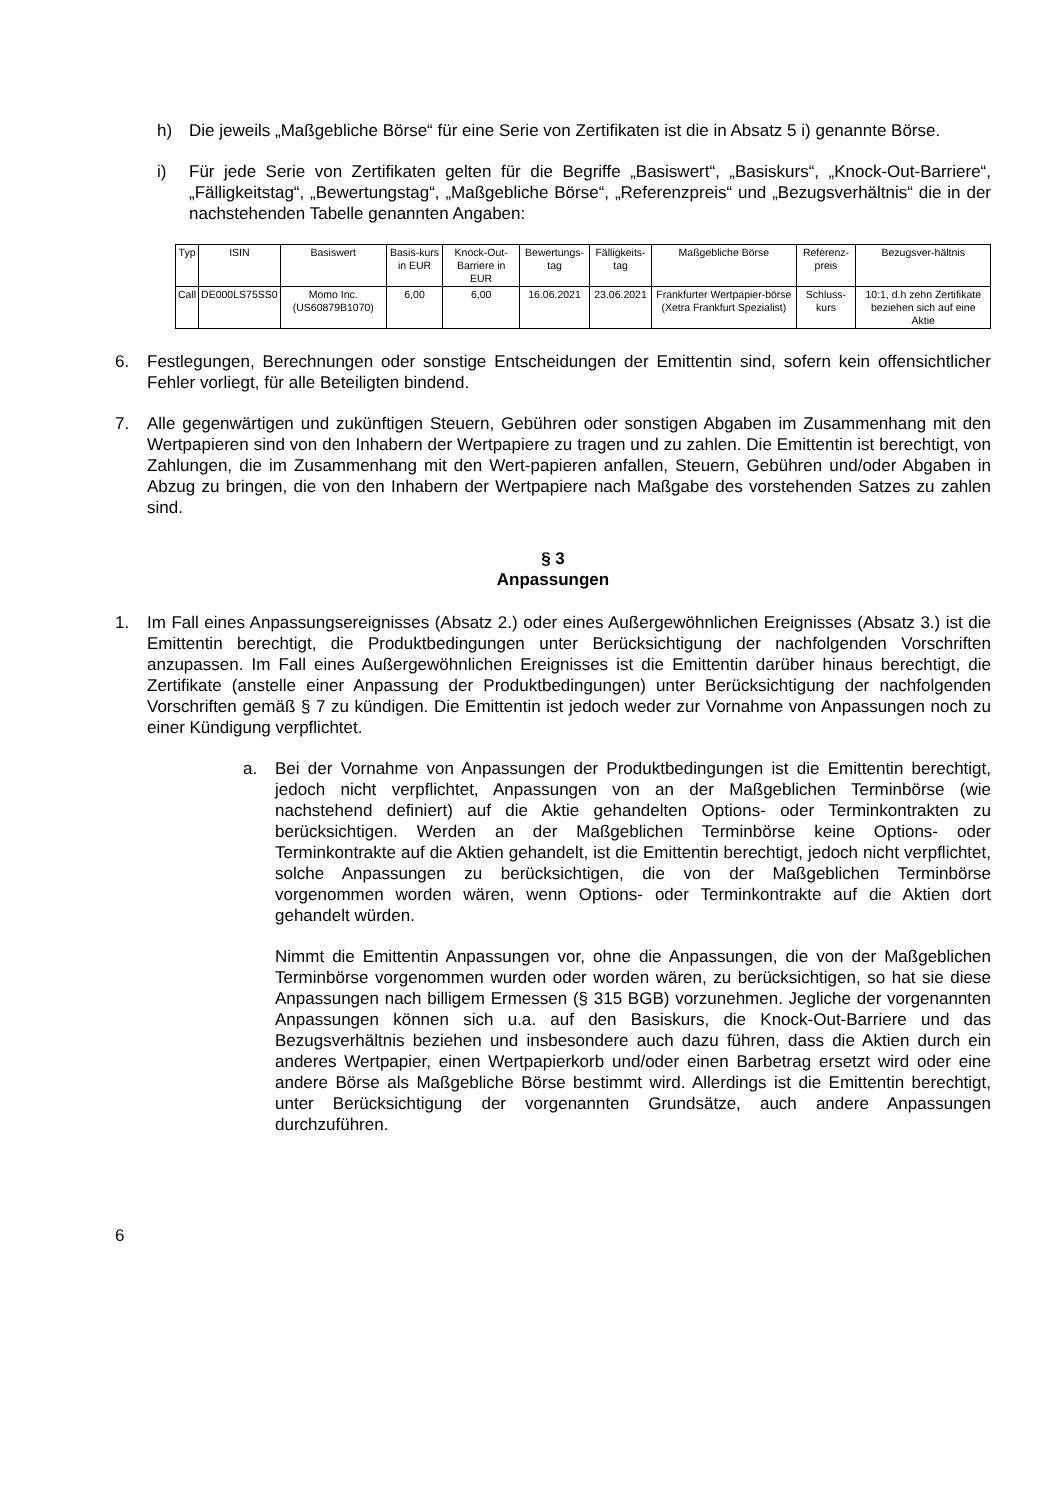h) Die jeweils „Maßgebliche Börse“ für eine Serie von Zertifikaten ist die in Absatz 5 i) genannte Börse.
i) Für jede Serie von Zertifikaten gelten für die Begriffe „Basiswert“, „Basiskurs“, „Knock-Out-Barriere“, „Fälligkeitstag“, „Bewertungstag“, „Maßgebliche Börse“, „Referenzpreis“ und „Bezugsverhältnis“ die in der nachstehenden Tabelle genannten Angaben:
| Typ | ISIN | Basiswert | Basis-kurs in EUR | Knock-Out-Barriere in EUR | Bewertungs-tag | Fälligkeits-tag | Maßgebliche Börse | Referenz-preis | Bezugsver-hältnis |
| --- | --- | --- | --- | --- | --- | --- | --- | --- | --- |
| Call | DE000LS75SS0 | Momo Inc. (US60879B1070) | 6,00 | 6,00 | 16.06.2021 | 23.06.2021 | Frankfurter Wertpapier-börse (Xetra Frankfurt Spezialist) | Schluss-kurs | 10:1, d.h zehn Zertifikate beziehen sich auf eine Aktie |
6. Festlegungen, Berechnungen oder sonstige Entscheidungen der Emittentin sind, sofern kein offensichtlicher Fehler vorliegt, für alle Beteiligten bindend.
7. Alle gegenwärtigen und zukünftigen Steuern, Gebühren oder sonstigen Abgaben im Zusammenhang mit den Wertpapieren sind von den Inhabern der Wertpapiere zu tragen und zu zahlen. Die Emittentin ist berechtigt, von Zahlungen, die im Zusammenhang mit den Wert-papieren anfallen, Steuern, Gebühren und/oder Abgaben in Abzug zu bringen, die von den Inhabern der Wertpapiere nach Maßgabe des vorstehenden Satzes zu zahlen sind.
§ 3
Anpassungen
1. Im Fall eines Anpassungsereignisses (Absatz 2.) oder eines Außergewöhnlichen Ereignisses (Absatz 3.) ist die Emittentin berechtigt, die Produktbedingungen unter Berücksichtigung der nachfolgenden Vorschriften anzupassen. Im Fall eines Außergewöhnlichen Ereignisses ist die Emittentin darüber hinaus berechtigt, die Zertifikate (anstelle einer Anpassung der Produktbedingungen) unter Berücksichtigung der nachfolgenden Vorschriften gemäß § 7 zu kündigen. Die Emittentin ist jedoch weder zur Vornahme von Anpassungen noch zu einer Kündigung verpflichtet.
a. Bei der Vornahme von Anpassungen der Produktbedingungen ist die Emittentin berechtigt, jedoch nicht verpflichtet, Anpassungen von an der Maßgeblichen Terminbörse (wie nachstehend definiert) auf die Aktie gehandelten Options- oder Terminkontrakten zu berücksichtigen. Werden an der Maßgeblichen Terminbörse keine Options- oder Terminkontrakte auf die Aktien gehandelt, ist die Emittentin berechtigt, jedoch nicht verpflichtet, solche Anpassungen zu berücksichtigen, die von der Maßgeblichen Terminbörse vorgenommen worden wären, wenn Options- oder Terminkontrakte auf die Aktien dort gehandelt würden.
Nimmt die Emittentin Anpassungen vor, ohne die Anpassungen, die von der Maßgeblichen Terminbörse vorgenommen wurden oder worden wären, zu berücksichtigen, so hat sie diese Anpassungen nach billigem Ermessen (§ 315 BGB) vorzunehmen. Jegliche der vorgenannten Anpassungen können sich u.a. auf den Basiskurs, die Knock-Out-Barriere und das Bezugsverhältnis beziehen und insbesondere auch dazu führen, dass die Aktien durch ein anderes Wertpapier, einen Wertpapierkorb und/oder einen Barbetrag ersetzt wird oder eine andere Börse als Maßgebliche Börse bestimmt wird. Allerdings ist die Emittentin berechtigt, unter Berücksichtigung der vorgenannten Grundsätze, auch andere Anpassungen durchzuführen.
6